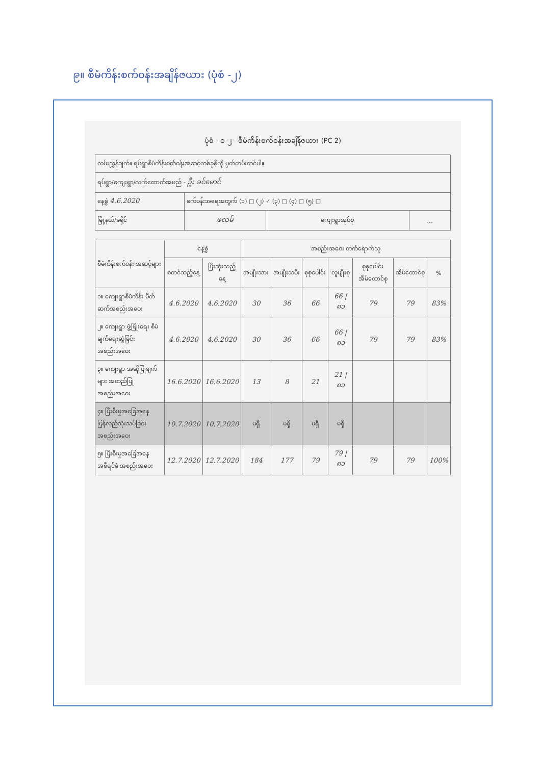၉။ စီမံကိန်းစက်ဝန်းအချိန်ဇယား (ပုံစံ -၂)
ပုံစံ - ဝ-၂ - စီမံကိန်းစက်ဝန်းအချိန်ဇယား (PC 2)
| လမ်းညွှန်ချက်။ ရပ်ရွာစီမံကိန်းစက်ဝန်းအဆင့်တစ်ခုစီကို မှတ်တမ်းတင်ပါ။ | | | |
| ရပ်ရွာ/ကျေးရွာ/လက်ထောက်အမည် - ဦး ခင်မောင် | | | |
| နေ့စွဲ 4.6.2020 | စက်ဝန်းအရေအတွက် (၁) □ (၂) ✓ (၃) □ (၄) □ (၅) □ | | |
| မြို့နယ်/ခရိုင် | ဖလမ် | ကျေးရွာအုပ်စု | ... |
| စီမံကိန်းစက်ဝန်း အဆင့်များ | နေ့စွဲ | | အစည်းအဝေး တက်ရောက်သူ | | | | | | |
| --- | --- | --- | --- | --- | --- | --- | --- | --- | --- |
| | စတင်သည့်နေ့ | ပြီးဆုံးသည့်နေ့ | အမျိုးသား | အမျိုးသမီး | စုစုပေါင်း | လူမျိုးစု | စုစုပေါင်း အိမ်ထောင်စု | အိမ်ထောင်စု | % |
| ၁။ ကျေးရွာစီမံကိန်း မိတ်ဆက်အစည်းအဝေး | 4.6.2020 | 4.6.2020 | 30 | 36 | 66 | 66 / ၈၁ | 79 | 79 | 83% |
| ၂။ ကျေးရွာ ဖွံ့ဖြိုးရေး စီမံချက်ရေးဆွဲခြင်း အစည်းအဝေး | 4.6.2020 | 4.6.2020 | 30 | 36 | 66 | 66 / ၈၁ | 79 | 79 | 83% |
| ၃။ ကျေးရွာ အဆိုပြုချက်များ အတည်ပြုအစည်းအဝေး | 16.6.2020 | 16.6.2020 | 13 | 8 | 21 | 21 / ၈၁ | | | |
| ၄။ ပြီးစီးမှုအခြေအနေ ပြန်လည်သုံးသပ်ခြင်း အစည်းအဝေး | 10.7.2020 | 10.7.2020 | မရှိ | မရှိ | မရှိ | မရှိ | | | |
| ၅။ ပြီးစီးမှုအခြေအနေ အစီရင်ခံ အစည်းအဝေး | 12.7.2020 | 12.7.2020 | 184 | 177 | 79 | 79 / ၈၁ | 79 | 79 | 100% |